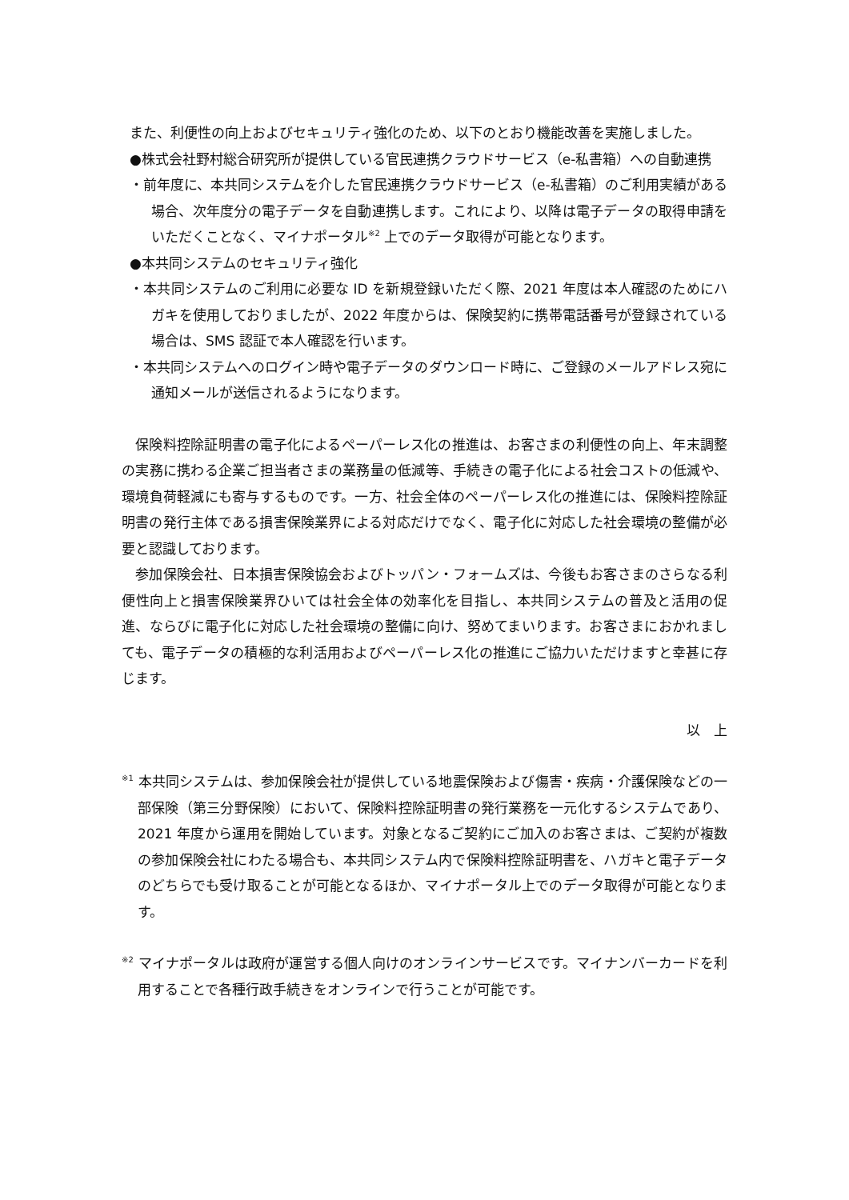また、利便性の向上およびセキュリティ強化のため、以下のとおり機能改善を実施しました。
●株式会社野村総合研究所が提供している官民連携クラウドサービス（e-私書箱）への自動連携
・前年度に、本共同システムを介した官民連携クラウドサービス（e-私書箱）のご利用実績がある場合、次年度分の電子データを自動連携します。これにより、以降は電子データの取得申請をいただくことなく、マイナポータル<sup>※2</sup> 上でのデータ取得が可能となります。
●本共同システムのセキュリティ強化
・本共同システムのご利用に必要な ID を新規登録いただく際、2021 年度は本人確認のためにハガキを使用しておりましたが、2022 年度からは、保険契約に携帯電話番号が登録されている場合は、SMS 認証で本人確認を行います。
・本共同システムへのログイン時や電子データのダウンロード時に、ご登録のメールアドレス宛に通知メールが送信されるようになります。
　保険料控除証明書の電子化によるペーパーレス化の推進は、お客さまの利便性の向上、年末調整の実務に携わる企業ご担当者さまの業務量の低減等、手続きの電子化による社会コストの低減や、環境負荷軽減にも寄与するものです。一方、社会全体のペーパーレス化の推進には、保険料控除証明書の発行主体である損害保険業界による対応だけでなく、電子化に対応した社会環境の整備が必要と認識しております。
　参加保険会社、日本損害保険協会およびトッパン・フォームズは、今後もお客さまのさらなる利便性向上と損害保険業界ひいては社会全体の効率化を目指し、本共同システムの普及と活用の促進、ならびに電子化に対応した社会環境の整備に向け、努めてまいります。お客さまにおかれましても、電子データの積極的な利活用およびペーパーレス化の推進にご協力いただけますと幸甚に存じます。
以　上
<sup>※1</sup> 本共同システムは、参加保険会社が提供している地震保険および傷害・疾病・介護保険などの一部保険（第三分野保険）において、保険料控除証明書の発行業務を一元化するシステムであり、2021 年度から運用を開始しています。対象となるご契約にご加入のお客さまは、ご契約が複数の参加保険会社にわたる場合も、本共同システム内で保険料控除証明書を、ハガキと電子データのどちらでも受け取ることが可能となるほか、マイナポータル上でのデータ取得が可能となります。
<sup>※2</sup> マイナポータルは政府が運営する個人向けのオンラインサービスです。マイナンバーカードを利用することで各種行政手続きをオンラインで行うことが可能です。